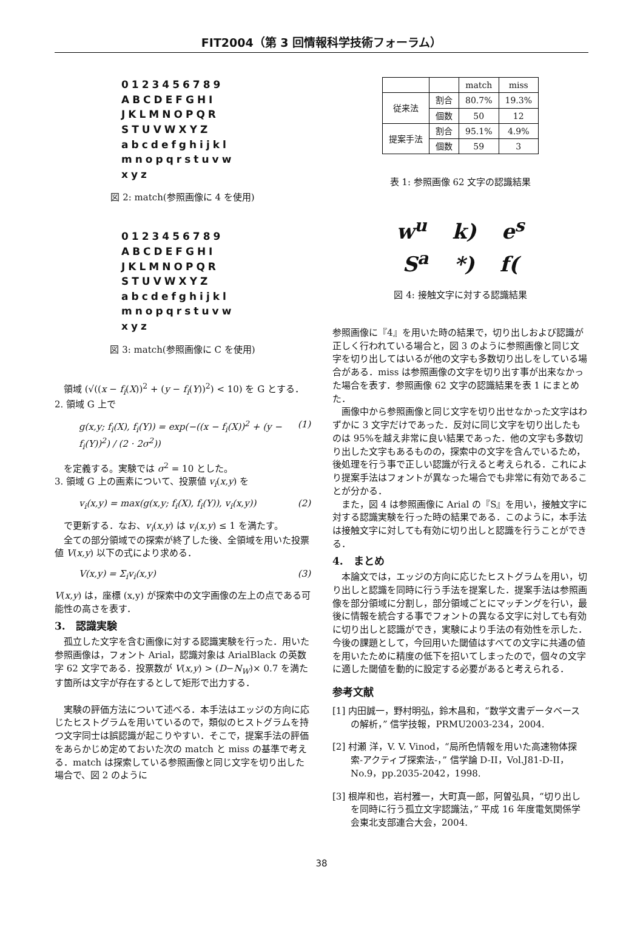FIT2004（第 3 回情報科学技術フォーラム）
0123456789
ABCDEFGHI
JKLMNOPQR
STUVWXYZ
abcdefghijkl
mnopqrstuvw
xyz
図 2: match(参照画像に 4 を使用)
0123456789
ABCDEFGHI
JKLMNOPQR
STUVWXYZ
abcdefghijkl
mnopqrstuvw
xyz
図 3: match(参照画像に C を使用)
領域 (√((x − f<sub>i</sub>(X))<sup>2</sup> + (y − f<sub>i</sub>(Y))<sup>2</sup>) < 10) を G とする．
2. 領域 G 上で
g(x,y; f<sub>i</sub>(X), f<sub>i</sub>(Y)) = exp(−((x − f<sub>i</sub>(X))<sup>2</sup> + (y − f<sub>i</sub>(Y))<sup>2</sup>) / (2 · 2σ<sup>2</sup>)) (1)
を定義する。実験では σ<sup>2</sup> = 10 とした。
3. 領域 G 上の画素について、投票値 v<sub>i</sub>(x,y) を
v<sub>i</sub>(x,y) = max(g(x,y; f<sub>i</sub>(X), f<sub>i</sub>(Y)), v<sub>i</sub>(x,y)) (2)
で更新する．なお、v<sub>i</sub>(x,y) は v<sub>i</sub>(x,y) ≤ 1 を満たす。
全ての部分領域での探索が終了した後、全領域を用いた投票値 V(x,y) 以下の式により求める．
V(x,y) = Σ<sub>i</sub>v<sub>i</sub>(x,y) (3)
V(x,y) は，座標 (x,y) が探索中の文字画像の左上の点である可能性の高さを表す．
3.　認識実験
孤立した文字を含む画像に対する認識実験を行った．用いた参照画像は，フォント Arial，認識対象は ArialBlack の英数字 62 文字である．投票数が V(x,y) > (D−N<sub>W</sub>)× 0.7 を満たす箇所は文字が存在するとして矩形で出力する．
実験の評価方法について述べる．本手法はエッジの方向に応じたヒストグラムを用いているので，類似のヒストグラムを持つ文字同士は誤認識が起こりやすい．そこで，提案手法の評価をあらかじめ定めておいた次の match と miss の基準で考える．match は探索している参照画像と同じ文字を切り出した場合で、図 2 のように
| | | match | miss |
| 従来法 | 割合 | 80.7% | 19.3% |
| | 個数 | 50 | 12 |
| 提案手法 | 割合 | 95.1% | 4.9% |
| | 個数 | 59 | 3 |
表 1: 参照画像 62 文字の認識結果
w<sup>u</sup> k) e<sup>s</sup>
S<sup>a</sup> *) f(
図 4: 接触文字に対する認識結果
参照画像に『4』を用いた時の結果で，切り出しおよび認識が正しく行われている場合と，図 3 のように参照画像と同じ文字を切り出してはいるが他の文字も多数切り出しをしている場合がある．miss は参照画像の文字を切り出す事が出来なかった場合を表す．参照画像 62 文字の認識結果を表 1 にまとめた．
画像中から参照画像と同じ文字を切り出せなかった文字はわずかに 3 文字だけであった．反対に同じ文字を切り出したものは 95%を越え非常に良い結果であった．他の文字も多数切り出した文字もあるものの，探索中の文字を含んでいるため，後処理を行う事で正しい認識が行えると考えられる．これにより提案手法はフォントが異なった場合でも非常に有効であることが分かる．
また，図 4 は参照画像に Arial の『S』を用い，接触文字に対する認識実験を行った時の結果である．このように，本手法は接触文字に対しても有効に切り出しと認識を行うことができる．
4.　まとめ
本論文では，エッジの方向に応じたヒストグラムを用い，切り出しと認識を同時に行う手法を提案した．提案手法は参照画像を部分領域に分割し，部分領域ごとにマッチングを行い，最後に情報を統合する事でフォントの異なる文字に対しても有効に切り出しと認識ができ，実験により手法の有効性を示した．今後の課題として，今回用いた閾値はすべての文字に共通の値を用いたために精度の低下を招いてしまったので，個々の文字に適した閾値を動的に設定する必要があると考えられる．
参考文献
[1] 内田誠一，野村明弘，鈴木昌和，“数学文書データベースの解析，” 信学技報，PRMU2003-234，2004.
[2] 村瀬 洋，V. V. Vinod，“局所色情報を用いた高速物体探索-アクティブ探索法-，” 信学論 D-II，Vol.J81-D-II，No.9，pp.2035-2042，1998.
[3] 根岸和也，岩村雅一，大町真一郎，阿曽弘具，“切り出しを同時に行う孤立文字認識法，” 平成 16 年度電気関係学会東北支部連合大会，2004.
38